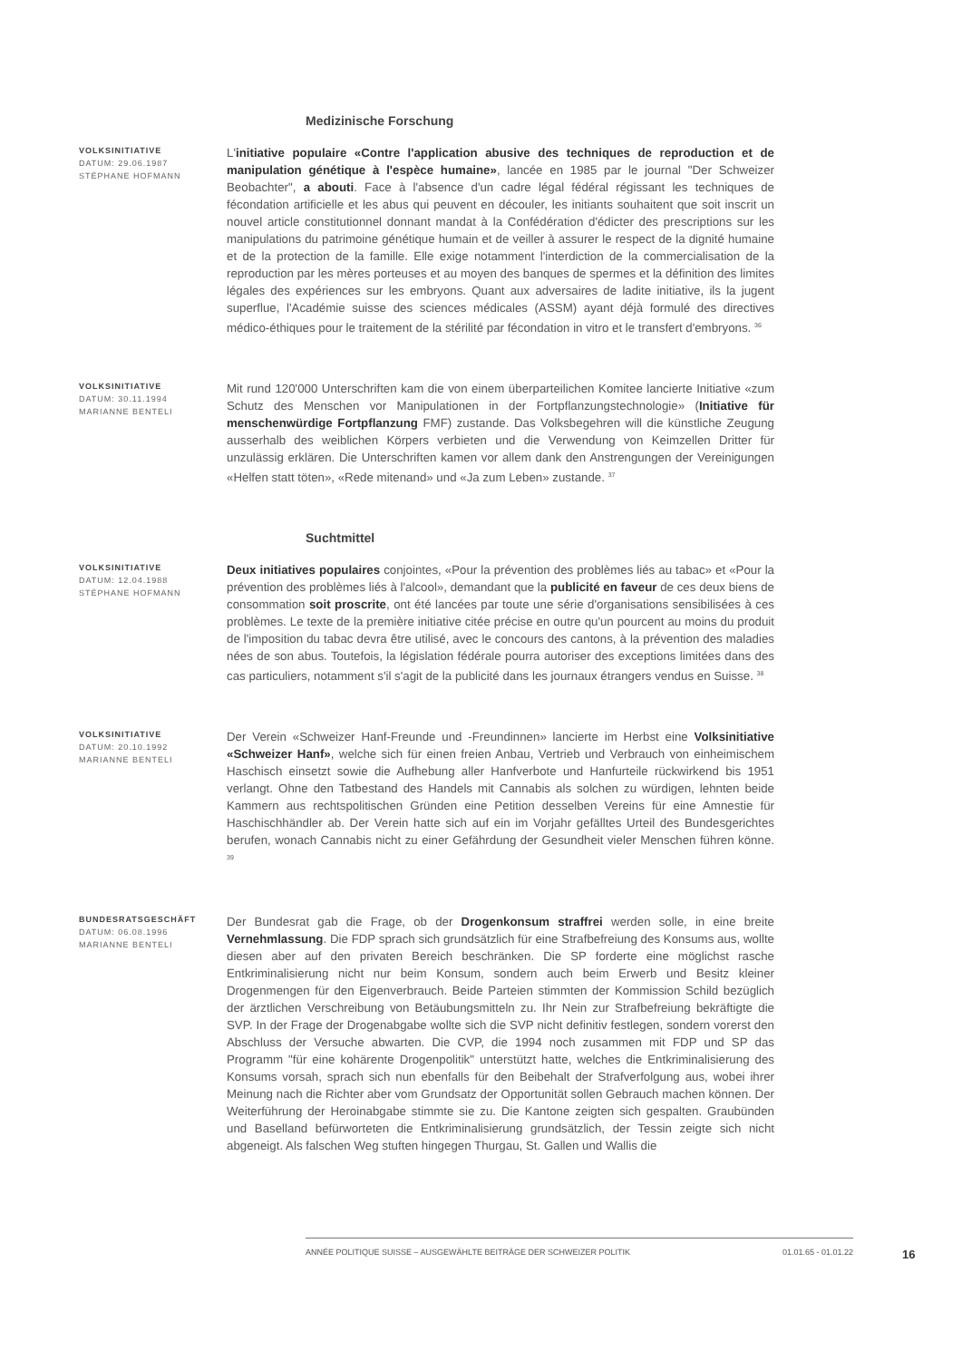Medizinische Forschung
VOLKSINITIATIVE
DATUM: 29.06.1987
STÉPHANE HOFMANN
L'initiative populaire «Contre l'application abusive des techniques de reproduction et de manipulation génétique à l'espèce humaine», lancée en 1985 par le journal "Der Schweizer Beobachter", a abouti. Face à l'absence d'un cadre légal fédéral régissant les techniques de fécondation artificielle et les abus qui peuvent en découler, les initiants souhaitent que soit inscrit un nouvel article constitutionnel donnant mandat à la Confédération d'édicter des prescriptions sur les manipulations du patrimoine génétique humain et de veiller à assurer le respect de la dignité humaine et de la protection de la famille. Elle exige notamment l'interdiction de la commercialisation de la reproduction par les mères porteuses et au moyen des banques de spermes et la définition des limites légales des expériences sur les embryons. Quant aux adversaires de ladite initiative, ils la jugent superflue, l'Académie suisse des sciences médicales (ASSM) ayant déjà formulé des directives médico-éthiques pour le traitement de la stérilité par fécondation in vitro et le transfert d'embryons. <sup>36</sup>
VOLKSINITIATIVE
DATUM: 30.11.1994
MARIANNE BENTELI
Mit rund 120'000 Unterschriften kam die von einem überparteilichen Komitee lancierte Initiative «zum Schutz des Menschen vor Manipulationen in der Fortpflanzungstechnologie» (Initiative für menschenwürdige Fortpflanzung FMF) zustande. Das Volksbegehren will die künstliche Zeugung ausserhalb des weiblichen Körpers verbieten und die Verwendung von Keimzellen Dritter für unzulässig erklären. Die Unterschriften kamen vor allem dank den Anstrengungen der Vereinigungen «Helfen statt töten», «Rede mitenand» und «Ja zum Leben» zustande. <sup>37</sup>
Suchtmittel
VOLKSINITIATIVE
DATUM: 12.04.1988
STÉPHANE HOFMANN
Deux initiatives populaires conjointes, «Pour la prévention des problèmes liés au tabac» et «Pour la prévention des problèmes liés à l'alcool», demandant que la publicité en faveur de ces deux biens de consommation soit proscrite, ont été lancées par toute une série d'organisations sensibilisées à ces problèmes. Le texte de la première initiative citée précise en outre qu'un pourcent au moins du produit de l'imposition du tabac devra être utilisé, avec le concours des cantons, à la prévention des maladies nées de son abus. Toutefois, la législation fédérale pourra autoriser des exceptions limitées dans des cas particuliers, notamment s'il s'agit de la publicité dans les journaux étrangers vendus en Suisse. <sup>38</sup>
VOLKSINITIATIVE
DATUM: 20.10.1992
MARIANNE BENTELI
Der Verein «Schweizer Hanf-Freunde und -Freundinnen» lancierte im Herbst eine Volksinitiative «Schweizer Hanf», welche sich für einen freien Anbau, Vertrieb und Verbrauch von einheimischem Haschisch einsetzt sowie die Aufhebung aller Hanfverbote und Hanfurteile rückwirkend bis 1951 verlangt. Ohne den Tatbestand des Handels mit Cannabis als solchen zu würdigen, lehnten beide Kammern aus rechtspolitischen Gründen eine Petition desselben Vereins für eine Amnestie für Haschischhändler ab. Der Verein hatte sich auf ein im Vorjahr gefälltes Urteil des Bundesgerichtes berufen, wonach Cannabis nicht zu einer Gefährdung der Gesundheit vieler Menschen führen könne. <sup>39</sup>
BUNDESRATSGESCHÄFT
DATUM: 06.08.1996
MARIANNE BENTELI
Der Bundesrat gab die Frage, ob der Drogenkonsum straffrei werden solle, in eine breite Vernehmlassung. Die FDP sprach sich grundsätzlich für eine Strafbefreiung des Konsums aus, wollte diesen aber auf den privaten Bereich beschränken. Die SP forderte eine möglichst rasche Entkriminalisierung nicht nur beim Konsum, sondern auch beim Erwerb und Besitz kleiner Drogenmengen für den Eigenverbrauch. Beide Parteien stimmten der Kommission Schild bezüglich der ärztlichen Verschreibung von Betäubungsmitteln zu. Ihr Nein zur Strafbefreiung bekräftigte die SVP. In der Frage der Drogenabgabe wollte sich die SVP nicht definitiv festlegen, sondern vorerst den Abschluss der Versuche abwarten. Die CVP, die 1994 noch zusammen mit FDP und SP das Programm "für eine kohärente Drogenpolitik" unterstützt hatte, welches die Entkriminalisierung des Konsums vorsah, sprach sich nun ebenfalls für den Beibehalt der Strafverfolgung aus, wobei ihrer Meinung nach die Richter aber vom Grundsatz der Opportunität sollen Gebrauch machen können. Der Weiterführung der Heroinabgabe stimmte sie zu. Die Kantone zeigten sich gespalten. Graubünden und Baselland befürworteten die Entkriminalisierung grundsätzlich, der Tessin zeigte sich nicht abgeneigt. Als falschen Weg stuften hingegen Thurgau, St. Gallen und Wallis die
ANNÉE POLITIQUE SUISSE – AUSGEWÄHLTE BEITRÄGE DER SCHWEIZER POLITIK 01.01.65 - 01.01.22
16